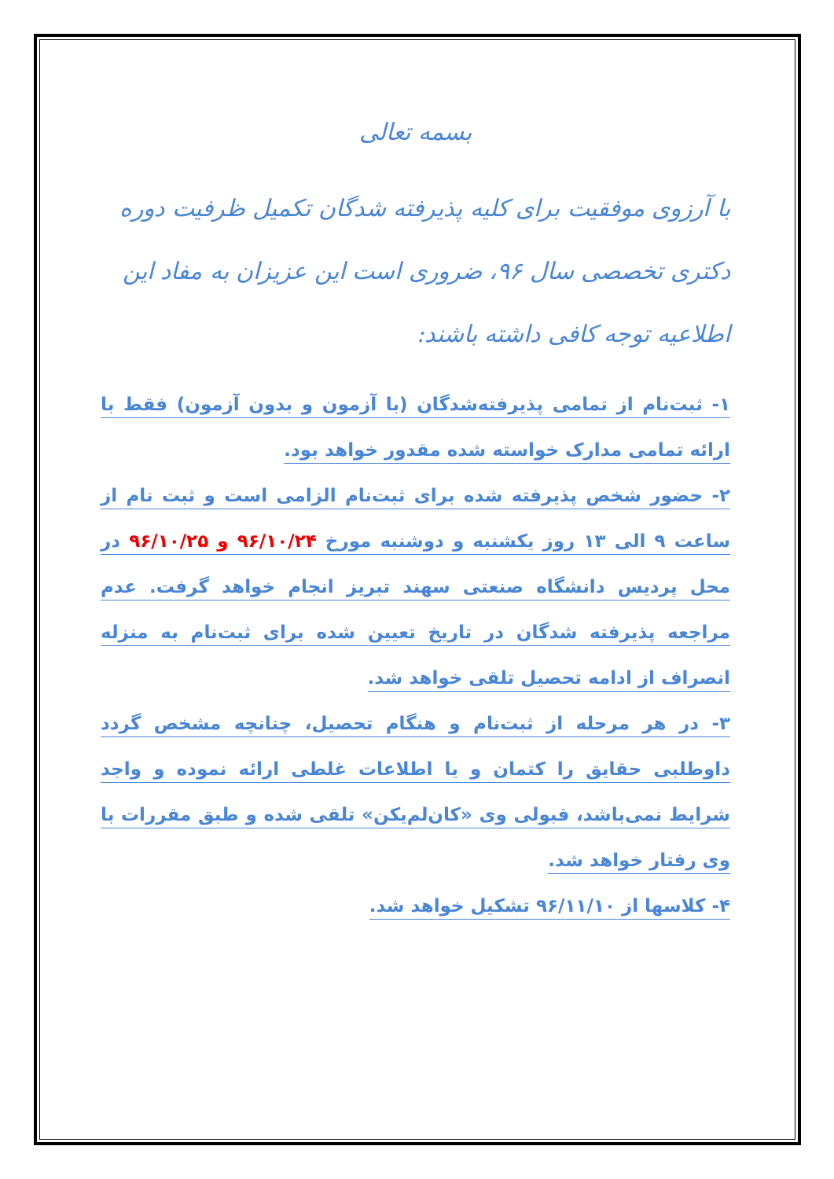بسمه تعالی
با آرزوی موفقیت برای کلیه پذیرفته شدگان تکمیل ظرفیت دوره دکتری تخصصی سال ۹۶، ضروری است این عزیزان به مفاد این اطلاعیه توجه کافی داشته باشند:
۱- ثبت‌نام از تمامی پذیرفته‌شدگان (با آزمون و بدون آزمون) فقط با ارائه تمامی مدارک خواسته شده مقدور خواهد بود.
۲- حضور شخص پذیرفته شده برای ثبت‌نام الزامی است و ثبت نام از ساعت ۹ الی ۱۳ روز یکشنبه و دوشنبه مورخ ۹۶/۱۰/۲۴ و ۹۶/۱۰/۲۵ در محل پردیس دانشگاه صنعتی سهند تبریز انجام خواهد گرفت. عدم مراجعه پذیرفته شدگان در تاریخ تعیین شده برای ثبت‌نام به منزله انصراف از ادامه تحصیل تلقی خواهد شد.
۳- در هر مرحله از ثبت‌نام و هنگام تحصیل، چنانچه مشخص گردد داوطلبی حقایق را کتمان و یا اطلاعات غلطی ارائه نموده و واجد شرایط نمی‌باشد، قبولی وی «کان‌لم‌یکن» تلقی شده و طبق مقررات با وی رفتار خواهد شد.
۴- کلاسها از ۹۶/۱۱/۱۰ تشکیل خواهد شد.